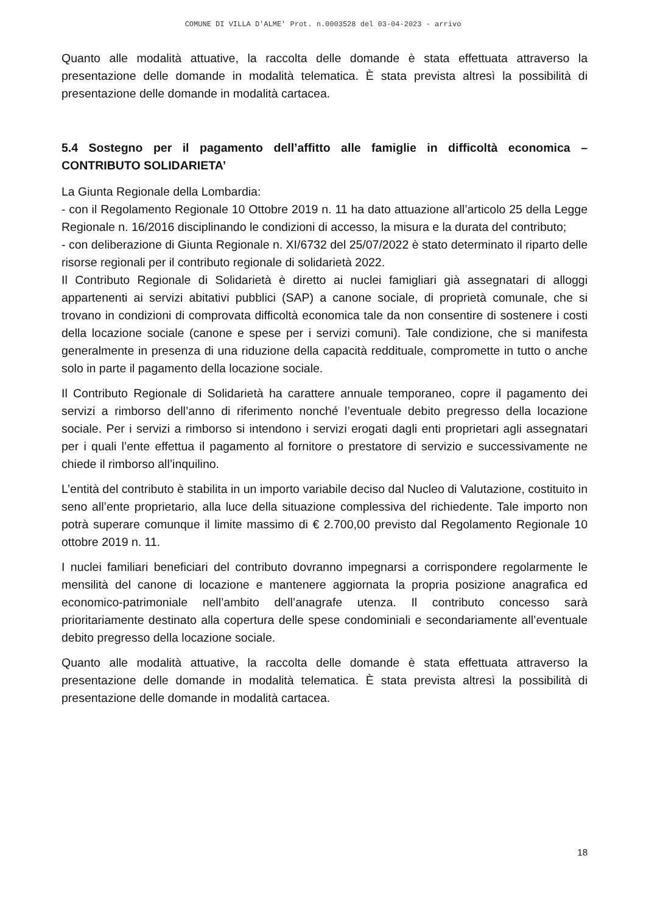COMUNE DI VILLA D'ALME' Prot. n.0003528 del 03-04-2023 - arrivo
Quanto alle modalità attuative, la raccolta delle domande è stata effettuata attraverso la presentazione delle domande in modalità telematica. È stata prevista altresì la possibilità di presentazione delle domande in modalità cartacea.
5.4 Sostegno per il pagamento dell’affitto alle famiglie in difficoltà economica – CONTRIBUTO SOLIDARIETA’
La Giunta Regionale della Lombardia:
- con il Regolamento Regionale 10 Ottobre 2019 n. 11 ha dato attuazione all’articolo 25 della Legge Regionale n. 16/2016 disciplinando le condizioni di accesso, la misura e la durata del contributo;
- con deliberazione di Giunta Regionale n. XI/6732 del 25/07/2022 è stato determinato il riparto delle risorse regionali per il contributo regionale di solidarietà 2022.
Il Contributo Regionale di Solidarietà è diretto ai nuclei famigliari già assegnatari di alloggi appartenenti ai servizi abitativi pubblici (SAP) a canone sociale, di proprietà comunale, che si trovano in condizioni di comprovata difficoltà economica tale da non consentire di sostenere i costi della locazione sociale (canone e spese per i servizi comuni). Tale condizione, che si manifesta generalmente in presenza di una riduzione della capacità reddituale, compromette in tutto o anche solo in parte il pagamento della locazione sociale.
Il Contributo Regionale di Solidarietà ha carattere annuale temporaneo, copre il pagamento dei servizi a rimborso dell’anno di riferimento nonché l’eventuale debito pregresso della locazione sociale. Per i servizi a rimborso si intendono i servizi erogati dagli enti proprietari agli assegnatari per i quali l’ente effettua il pagamento al fornitore o prestatore di servizio e successivamente ne chiede il rimborso all’inquilino.
L’entità del contributo è stabilita in un importo variabile deciso dal Nucleo di Valutazione, costituito in seno all’ente proprietario, alla luce della situazione complessiva del richiedente. Tale importo non potrà superare comunque il limite massimo di € 2.700,00 previsto dal Regolamento Regionale 10 ottobre 2019 n. 11.
I nuclei familiari beneficiari del contributo dovranno impegnarsi a corrispondere regolarmente le mensilità del canone di locazione e mantenere aggiornata la propria posizione anagrafica ed economico-patrimoniale nell’ambito dell’anagrafe utenza. Il contributo concesso sarà prioritariamente destinato alla copertura delle spese condominiali e secondariamente all’eventuale debito pregresso della locazione sociale.
Quanto alle modalità attuative, la raccolta delle domande è stata effettuata attraverso la presentazione delle domande in modalità telematica. È stata prevista altresì la possibilità di presentazione delle domande in modalità cartacea.
18